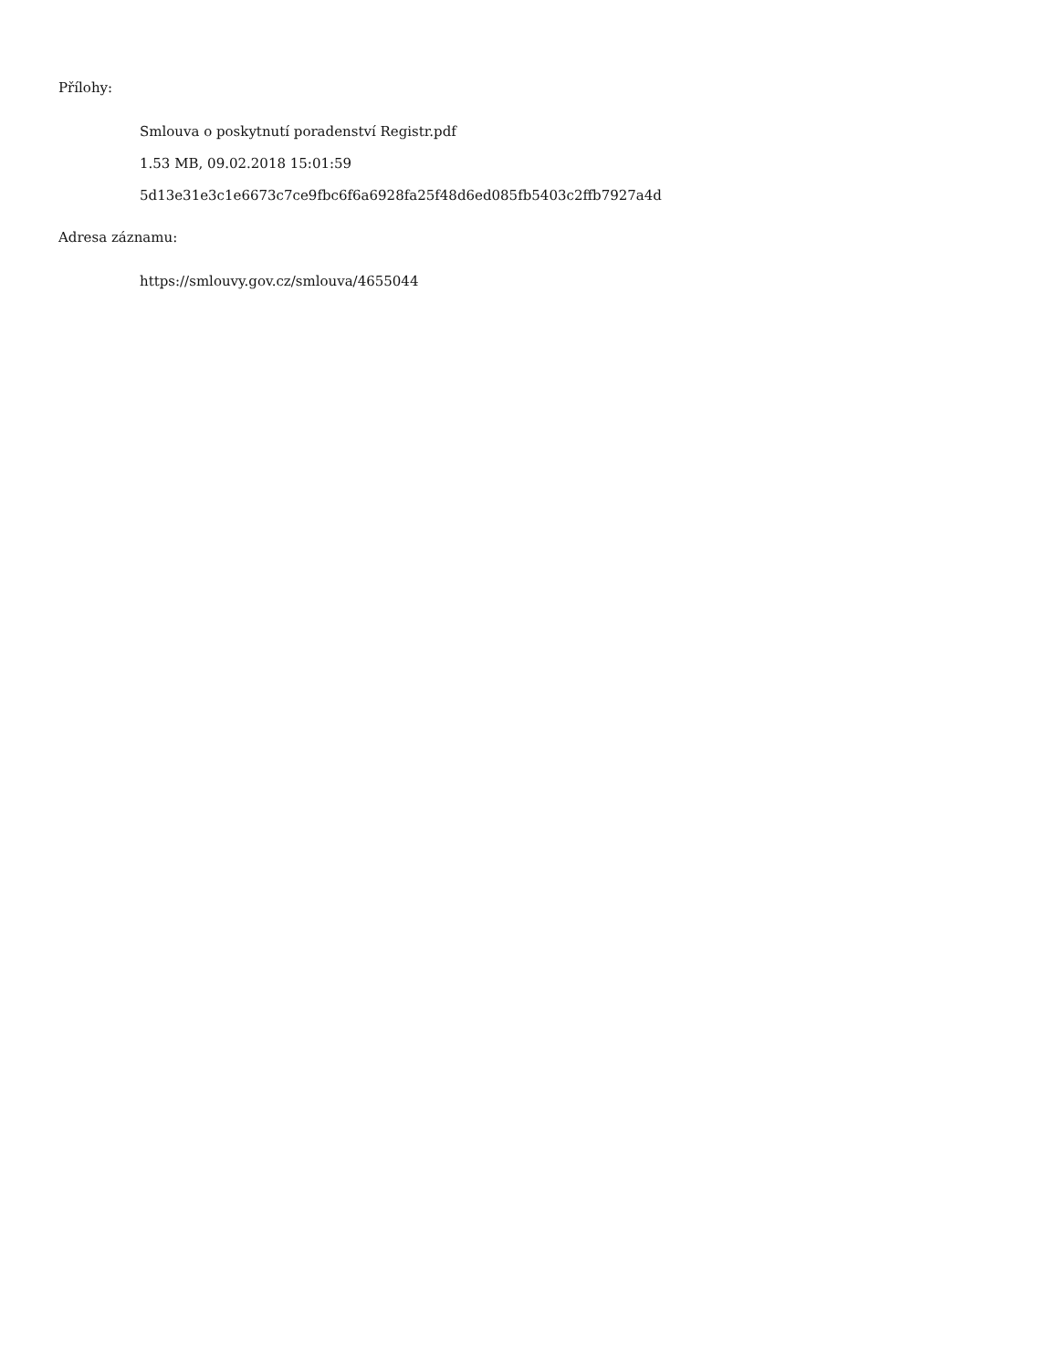Přílohy:
Smlouva o poskytnutí poradenství Registr.pdf
1.53 MB, 09.02.2018 15:01:59
5d13e31e3c1e6673c7ce9fbc6f6a6928fa25f48d6ed085fb5403c2ffb7927a4d
Adresa záznamu:
https://smlouvy.gov.cz/smlouva/4655044